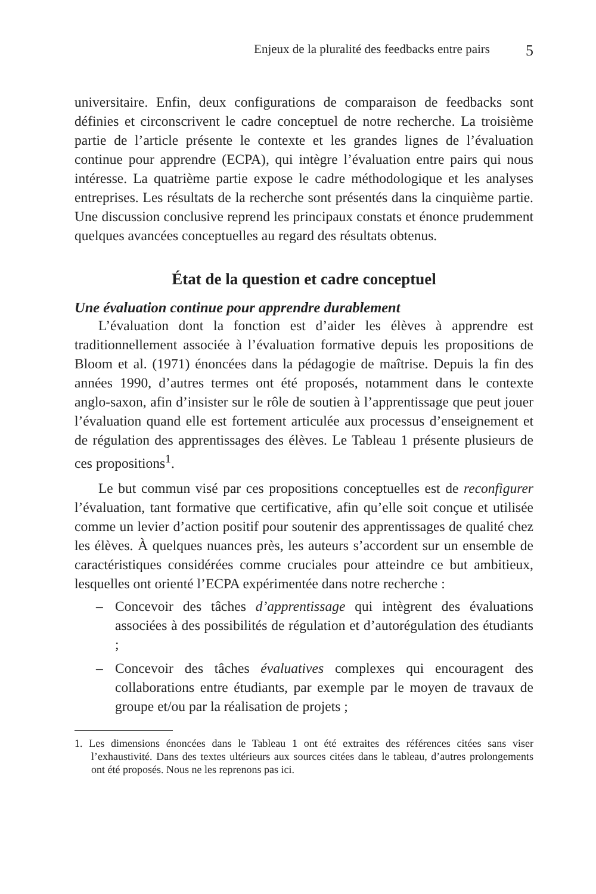Enjeux de la pluralité des feedbacks entre pairs 5
universitaire. Enfin, deux configurations de comparaison de feedbacks sont définies et circonscrivent le cadre conceptuel de notre recherche. La troisième partie de l’article présente le contexte et les grandes lignes de l’évaluation continue pour apprendre (ECPA), qui intègre l’évaluation entre pairs qui nous intéresse. La quatrième partie expose le cadre méthodologique et les analyses entreprises. Les résultats de la recherche sont présentés dans la cinquième partie. Une discussion conclusive reprend les principaux constats et énonce prudemment quelques avancées conceptuelles au regard des résultats obtenus.
État de la question et cadre conceptuel
Une évaluation continue pour apprendre durablement
L’évaluation dont la fonction est d’aider les élèves à apprendre est traditionnellement associée à l’évaluation formative depuis les propositions de Bloom et al. (1971) énoncées dans la pédagogie de maîtrise. Depuis la fin des années 1990, d’autres termes ont été proposés, notamment dans le contexte anglo-saxon, afin d’insister sur le rôle de soutien à l’apprentissage que peut jouer l’évaluation quand elle est fortement articulée aux processus d’enseignement et de régulation des apprentissages des élèves. Le Tableau 1 présente plusieurs de ces propositions<sup>1</sup>.
Le but commun visé par ces propositions conceptuelles est de reconfigurer l’évaluation, tant formative que certificative, afin qu’elle soit conçue et utilisée comme un levier d’action positif pour soutenir des apprentissages de qualité chez les élèves. À quelques nuances près, les auteurs s’accordent sur un ensemble de caractéristiques considérées comme cruciales pour atteindre ce but ambitieux, lesquelles ont orienté l’ECPA expérimentée dans notre recherche :
– Concevoir des tâches d’apprentissage qui intègrent des évaluations associées à des possibilités de régulation et d’autorégulation des étudiants ;
– Concevoir des tâches évaluatives complexes qui encouragent des collaborations entre étudiants, par exemple par le moyen de travaux de groupe et/ou par la réalisation de projets ;
1. Les dimensions énoncées dans le Tableau 1 ont été extraites des références citées sans viser l’exhaustivité. Dans des textes ultérieurs aux sources citées dans le tableau, d’autres prolongements ont été proposés. Nous ne les reprenons pas ici.